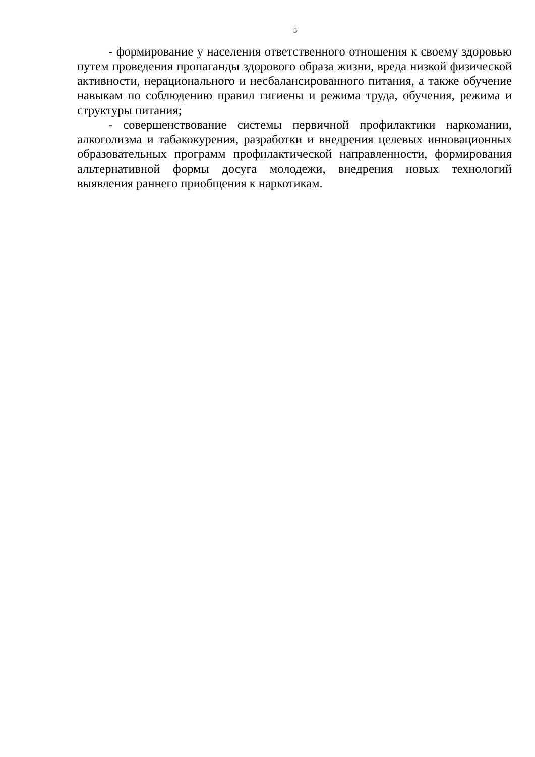5
- формирование у населения ответственного отношения к своему здоровью путем проведения пропаганды здорового образа жизни, вреда низкой физической активности, нерационального и несбалансированного питания, а также обучение навыкам по соблюдению правил гигиены и режима труда, обучения, режима и структуры питания;
- совершенствование системы первичной профилактики наркомании, алкоголизма и табакокурения, разработки и внедрения целевых инновационных образовательных программ профилактической направленности, формирования альтернативной формы досуга молодежи, внедрения новых технологий выявления раннего приобщения к наркотикам.